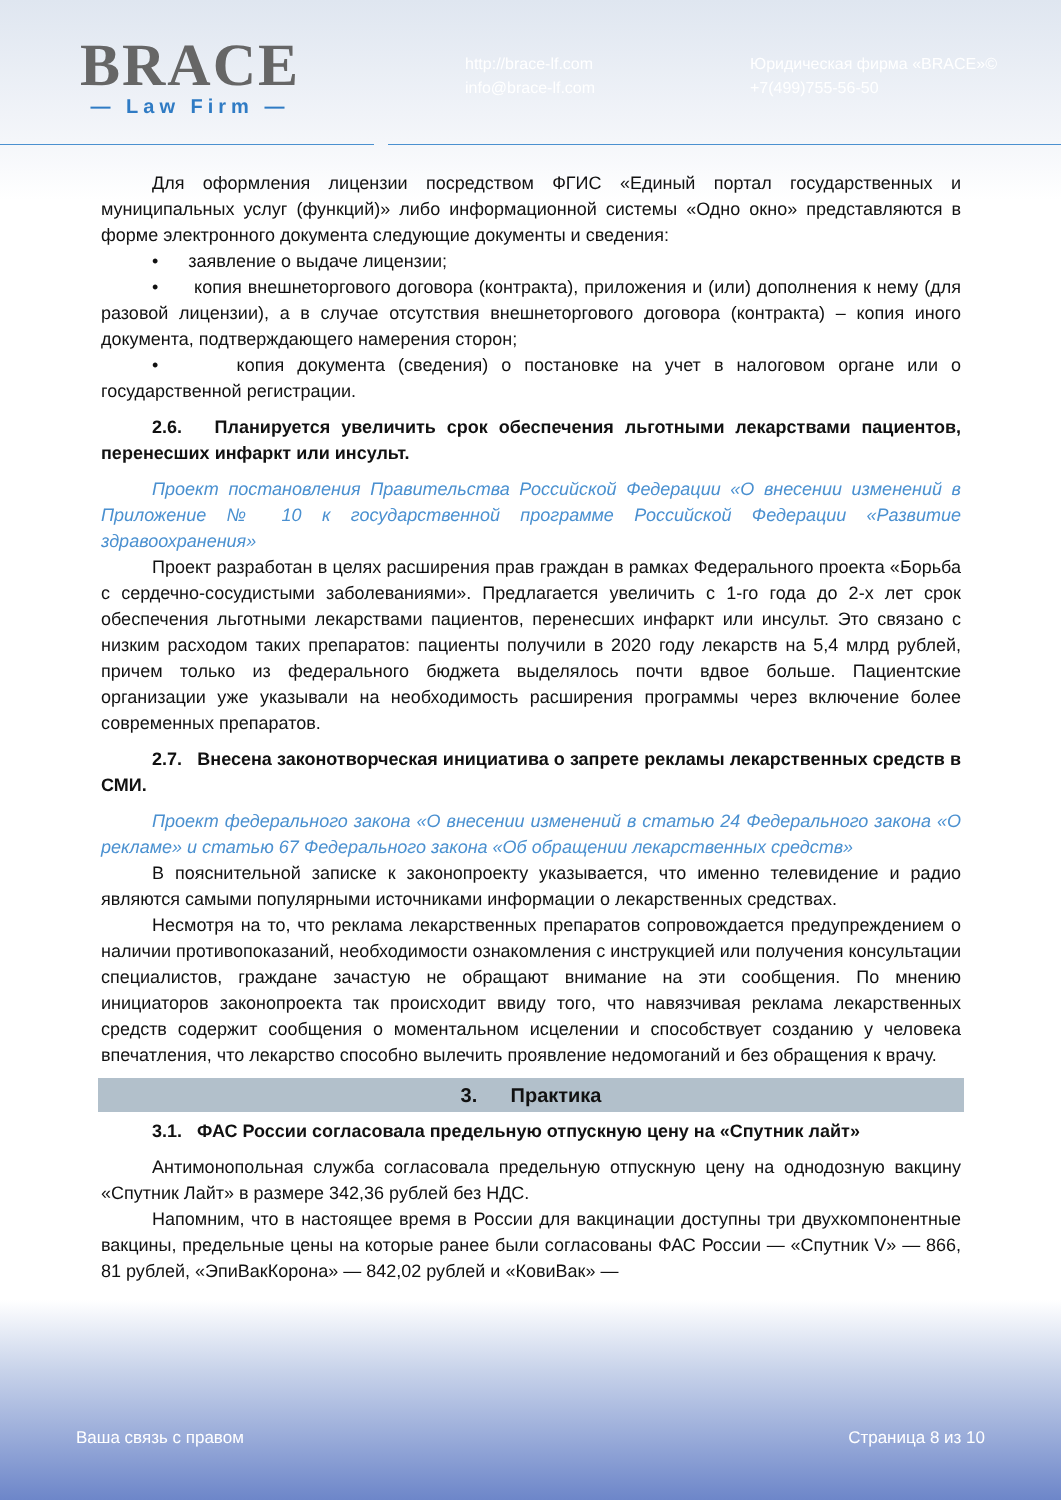BRACE
— Law Firm —
http://brace-lf.com
info@brace-lf.com
Юридическая фирма «BRACE»©
+7(499)755-56-50
Для оформления лицензии посредством ФГИС «Единый портал государственных и муниципальных услуг (функций)» либо информационной системы «Одно окно» представляются в форме электронного документа следующие документы и сведения:
• заявление о выдаче лицензии;
• копия внешнеторгового договора (контракта), приложения и (или) дополнения к нему (для разовой лицензии), а в случае отсутствия внешнеторгового договора (контракта) – копия иного документа, подтверждающего намерения сторон;
• копия документа (сведения) о постановке на учет в налоговом органе или о государственной регистрации.
2.6. Планируется увеличить срок обеспечения льготными лекарствами пациентов, перенесших инфаркт или инсульт.
Проект постановления Правительства Российской Федерации «О внесении изменений в Приложение № 10 к государственной программе Российской Федерации «Развитие здравоохранения»
Проект разработан в целях расширения прав граждан в рамках Федерального проекта «Борьба с сердечно-сосудистыми заболеваниями». Предлагается увеличить с 1-го года до 2-х лет срок обеспечения льготными лекарствами пациентов, перенесших инфаркт или инсульт. Это связано с низким расходом таких препаратов: пациенты получили в 2020 году лекарств на 5,4 млрд рублей, причем только из федерального бюджета выделялось почти вдвое больше. Пациентские организации уже указывали на необходимость расширения программы через включение более современных препаратов.
2.7. Внесена законотворческая инициатива о запрете рекламы лекарственных средств в СМИ.
Проект федерального закона «О внесении изменений в статью 24 Федерального закона «О рекламе» и статью 67 Федерального закона «Об обращении лекарственных средств»
В пояснительной записке к законопроекту указывается, что именно телевидение и радио являются самыми популярными источниками информации о лекарственных средствах.
Несмотря на то, что реклама лекарственных препаратов сопровождается предупреждением о наличии противопоказаний, необходимости ознакомления с инструкцией или получения консультации специалистов, граждане зачастую не обращают внимание на эти сообщения. По мнению инициаторов законопроекта так происходит ввиду того, что навязчивая реклама лекарственных средств содержит сообщения о моментальном исцелении и способствует созданию у человека впечатления, что лекарство способно вылечить проявление недомоганий и без обращения к врачу.
3. Практика
3.1. ФАС России согласовала предельную отпускную цену на «Спутник лайт»
Антимонопольная служба согласовала предельную отпускную цену на однодозную вакцину «Спутник Лайт» в размере 342,36 рублей без НДС.
Напомним, что в настоящее время в России для вакцинации доступны три двухкомпонентные вакцины, предельные цены на которые ранее были согласованы ФАС России — «Спутник V» — 866, 81 рублей, «ЭпиВакКорона» — 842,02 рублей и «КовиВак» —
Ваша связь с правом Страница 8 из 10